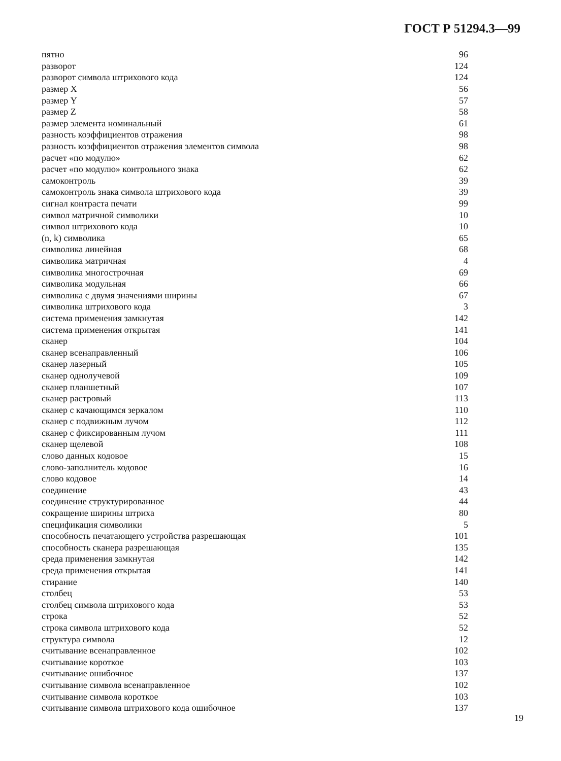ГОСТ Р 51294.3—99
| пятно | 96 |
| разворот | 124 |
| разворот символа штрихового кода | 124 |
| размер X | 56 |
| размер Y | 57 |
| размер Z | 58 |
| размер элемента номинальный | 61 |
| разность коэффициентов отражения | 98 |
| разность коэффициентов отражения элементов символа | 98 |
| расчет «по модулю» | 62 |
| расчет «по модулю» контрольного знака | 62 |
| самоконтроль | 39 |
| самоконтроль знака символа штрихового кода | 39 |
| сигнал контраста печати | 99 |
| символ матричной символики | 10 |
| символ штрихового кода | 10 |
| (n, k) символика | 65 |
| символика линейная | 68 |
| символика матричная | 4 |
| символика многострочная | 69 |
| символика модульная | 66 |
| символика с двумя значениями ширины | 67 |
| символика штрихового кода | 3 |
| система применения замкнутая | 142 |
| система применения открытая | 141 |
| сканер | 104 |
| сканер всенаправленный | 106 |
| сканер лазерный | 105 |
| сканер однолучевой | 109 |
| сканер планшетный | 107 |
| сканер растровый | 113 |
| сканер с качающимся зеркалом | 110 |
| сканер с подвижным лучом | 112 |
| сканер с фиксированным лучом | 111 |
| сканер щелевой | 108 |
| слово данных кодовое | 15 |
| слово-заполнитель кодовое | 16 |
| слово кодовое | 14 |
| соединение | 43 |
| соединение структурированное | 44 |
| сокращение ширины штриха | 80 |
| спецификация символики | 5 |
| способность печатающего устройства разрешающая | 101 |
| способность сканера разрешающая | 135 |
| среда применения замкнутая | 142 |
| среда применения открытая | 141 |
| стирание | 140 |
| столбец | 53 |
| столбец символа штрихового кода | 53 |
| строка | 52 |
| строка символа штрихового кода | 52 |
| структура символа | 12 |
| считывание всенаправленное | 102 |
| считывание короткое | 103 |
| считывание ошибочное | 137 |
| считывание символа всенаправленное | 102 |
| считывание символа короткое | 103 |
| считывание символа штрихового кода ошибочное | 137 |
19